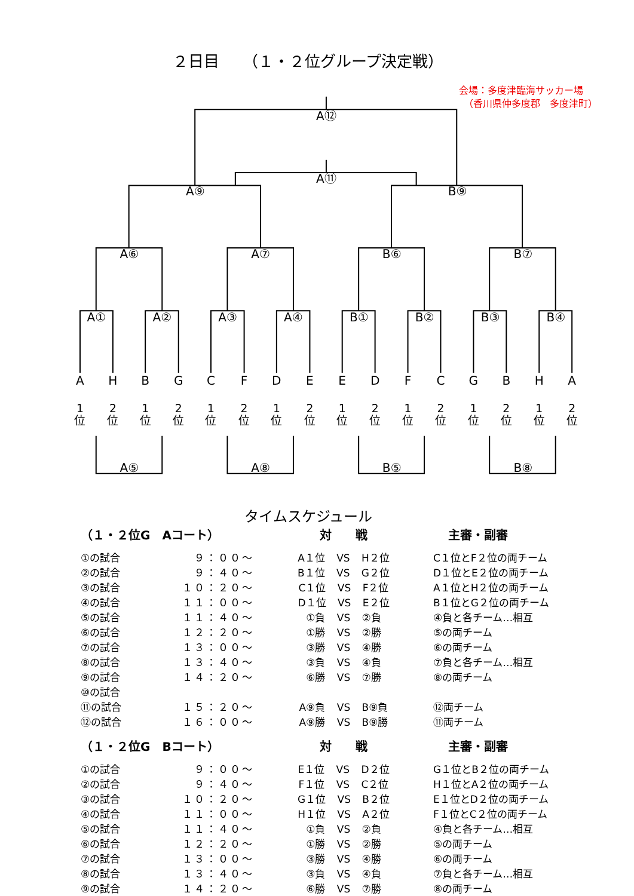２日目　　（１・２位グループ決定戦）
会場：多度津臨海サッカー場
　（香川県仲多度郡　多度津町）
A⑫
A⑪
A⑨
B⑨
A⑥
A⑦
B⑥
B⑦
A①
A②
A③
A④
B①
B②
B③
B④
A
H
B
G
C
F
D
E
E
D
F
C
G
B
H
A
1
2
1
2
1
2
1
2
1
2
1
2
1
2
1
2
位
位
位
位
位
位
位
位
位
位
位
位
位
位
位
位
A⑤
A⑧
B⑤
B⑧
タイムスケジュール
| （１・２位G Aコート） | | 対 戦 | 主審・副審 |
| --- | --- | --- | --- |
| ①の試合 | ９：００～ | A１位 VS H２位 | C１位とF２位の両チーム |
| ②の試合 | ９：４０～ | B１位 VS G２位 | D１位とE２位の両チーム |
| ③の試合 | １０：２０～ | C１位 VS F２位 | A１位とH２位の両チーム |
| ④の試合 | １１：００～ | D１位 VS E２位 | B１位とG２位の両チーム |
| ⑤の試合 | １１：４０～ | ①負 VS ②負 | ④負と各チーム…相互 |
| ⑥の試合 | １２：２０～ | ①勝 VS ②勝 | ⑤の両チーム |
| ⑦の試合 | １３：００～ | ③勝 VS ④勝 | ⑥の両チーム |
| ⑧の試合 | １３：４０～ | ③負 VS ④負 | ⑦負と各チーム…相互 |
| ⑨の試合 | １４：２０～ | ⑥勝 VS ⑦勝 | ⑧の両チーム |
| ⑩の試合 | | | |
| ⑪の試合 | １５：２０～ | A⑨負 VS B⑨負 | ⑫両チーム |
| ⑫の試合 | １６：００～ | A⑨勝 VS B⑨勝 | ⑪両チーム |
| （１・２位G Bコート） | | 対 戦 | 主審・副審 |
| ①の試合 | ９：００～ | E１位 VS D２位 | G１位とB２位の両チーム |
| ②の試合 | ９：４０～ | F１位 VS C２位 | H１位とA２位の両チーム |
| ③の試合 | １０：２０～ | G１位 VS B２位 | E１位とD２位の両チーム |
| ④の試合 | １１：００～ | H１位 VS A２位 | F１位とC２位の両チーム |
| ⑤の試合 | １１：４０～ | ①負 VS ②負 | ④負と各チーム…相互 |
| ⑥の試合 | １２：２０～ | ①勝 VS ②勝 | ⑤の両チーム |
| ⑦の試合 | １３：００～ | ③勝 VS ④勝 | ⑥の両チーム |
| ⑧の試合 | １３：４０～ | ③負 VS ④負 | ⑦負と各チーム…相互 |
| ⑨の試合 | １４：２０～ | ⑥勝 VS ⑦勝 | ⑧の両チーム |